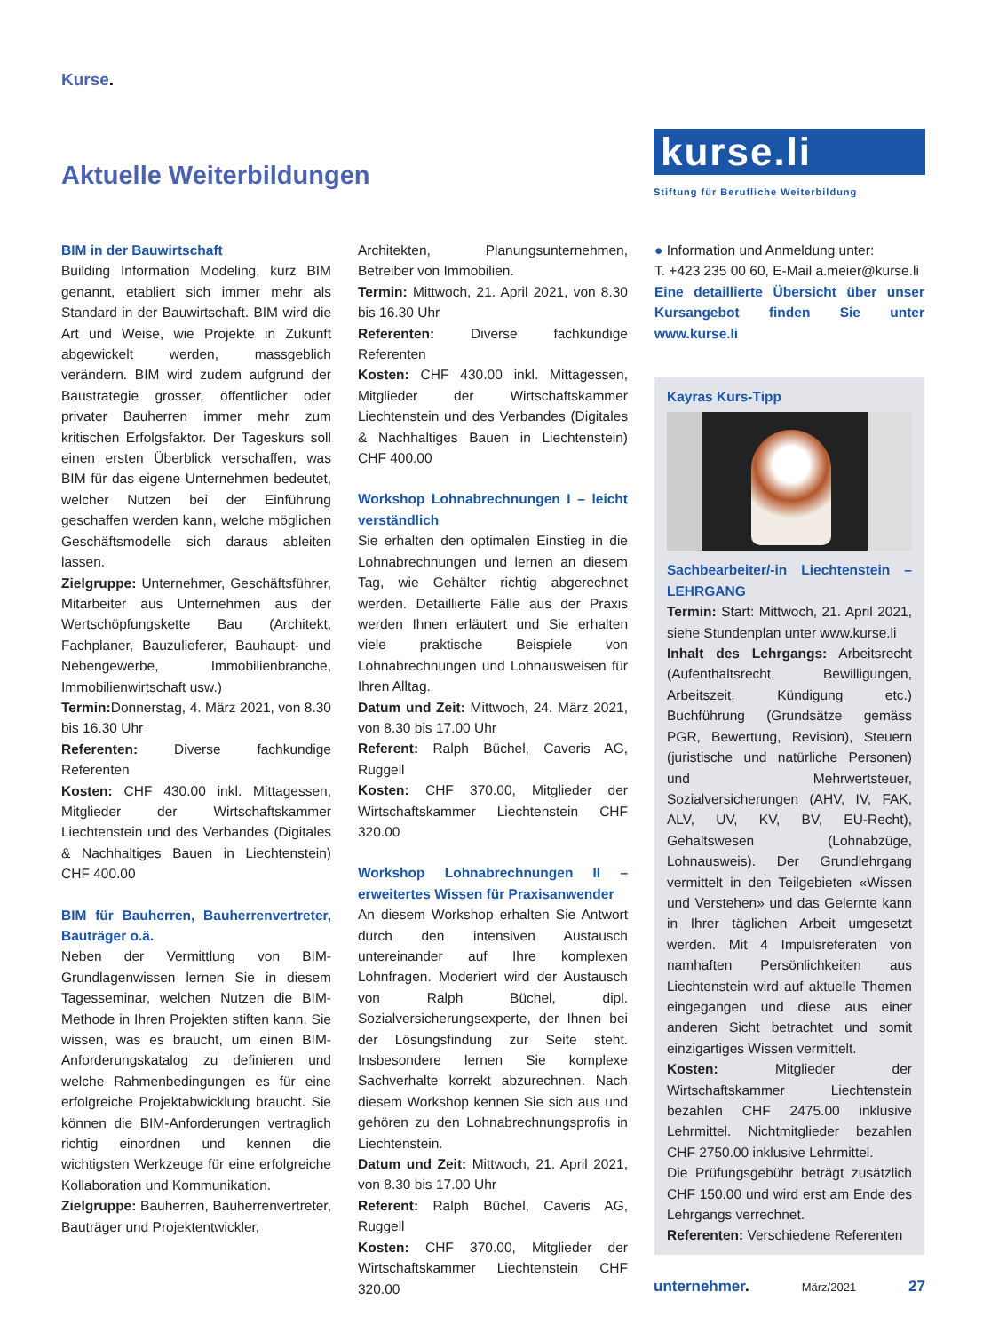Kurse.
Aktuelle Weiterbildungen
kurse.li
Stiftung für Berufliche Weiterbildung
BIM in der Bauwirtschaft
Building Information Modeling, kurz BIM genannt, etabliert sich immer mehr als Standard in der Bauwirtschaft. BIM wird die Art und Weise, wie Projekte in Zukunft abgewickelt werden, massgeblich verändern. BIM wird zudem aufgrund der Baustrategie grosser, öffentlicher oder privater Bauherren immer mehr zum kritischen Erfolgsfaktor. Der Tageskurs soll einen ersten Überblick verschaffen, was BIM für das eigene Unternehmen bedeutet, welcher Nutzen bei der Einführung geschaffen werden kann, welche möglichen Geschäftsmodelle sich daraus ableiten lassen.
Zielgruppe: Unternehmer, Geschäftsführer, Mitarbeiter aus Unternehmen aus der Wertschöpfungskette Bau (Architekt, Fachplaner, Bauzulieferer, Bauhaupt- und Nebengewerbe, Immobilienbranche, Immobilienwirtschaft usw.)
Termin: Donnerstag, 4. März 2021, von 8.30 bis 16.30 Uhr
Referenten: Diverse fachkundige Referenten
Kosten: CHF 430.00 inkl. Mittagessen, Mitglieder der Wirtschaftskammer Liechtenstein und des Verbandes (Digitales & Nachhaltiges Bauen in Liechtenstein) CHF 400.00
BIM für Bauherren, Bauherrenvertreter, Bauträger o.ä.
Neben der Vermittlung von BIM-Grundlagenwissen lernen Sie in diesem Tagesseminar, welchen Nutzen die BIM-Methode in Ihren Projekten stiften kann. Sie wissen, was es braucht, um einen BIM-Anforderungskatalog zu definieren und welche Rahmenbedingungen es für eine erfolgreiche Projektabwicklung braucht. Sie können die BIM-Anforderungen vertraglich richtig einordnen und kennen die wichtigsten Werkzeuge für eine erfolgreiche Kollaboration und Kommunikation.
Zielgruppe: Bauherren, Bauherrenvertreter, Bauträger und Projektentwickler,
Architekten, Planungsunternehmen, Betreiber von Immobilien.
Termin: Mittwoch, 21. April 2021, von 8.30 bis 16.30 Uhr
Referenten: Diverse fachkundige Referenten
Kosten: CHF 430.00 inkl. Mittagessen, Mitglieder der Wirtschaftskammer Liechtenstein und des Verbandes (Digitales & Nachhaltiges Bauen in Liechtenstein) CHF 400.00
Workshop Lohnabrechnungen I – leicht verständlich
Sie erhalten den optimalen Einstieg in die Lohnabrechnungen und lernen an diesem Tag, wie Gehälter richtig abgerechnet werden. Detaillierte Fälle aus der Praxis werden Ihnen erläutert und Sie erhalten viele praktische Beispiele von Lohnabrechnungen und Lohnausweisen für Ihren Alltag.
Datum und Zeit: Mittwoch, 24. März 2021, von 8.30 bis 17.00 Uhr
Referent: Ralph Büchel, Caveris AG, Ruggell
Kosten: CHF 370.00, Mitglieder der Wirtschaftskammer Liechtenstein CHF 320.00
Workshop Lohnabrechnungen II – erweitertes Wissen für Praxisanwender
An diesem Workshop erhalten Sie Antwort durch den intensiven Austausch untereinander auf Ihre komplexen Lohnfragen. Moderiert wird der Austausch von Ralph Büchel, dipl. Sozialversicherungsexperte, der Ihnen bei der Lösungsfindung zur Seite steht. Insbesondere lernen Sie komplexe Sachverhalte korrekt abzurechnen. Nach diesem Workshop kennen Sie sich aus und gehören zu den Lohnabrechnungsprofis in Liechtenstein.
Datum und Zeit: Mittwoch, 21. April 2021, von 8.30 bis 17.00 Uhr
Referent: Ralph Büchel, Caveris AG, Ruggell
Kosten: CHF 370.00, Mitglieder der Wirtschaftskammer Liechtenstein CHF 320.00
● Information und Anmeldung unter:
T. +423 235 00 60, E-Mail a.meier@kurse.li
Eine detaillierte Übersicht über unser Kursangebot finden Sie unter www.kurse.li
Kayras Kurs-Tipp
Sachbearbeiter/-in Liechtenstein – LEHRGANG
Termin: Start: Mittwoch, 21. April 2021, siehe Stundenplan unter www.kurse.li
Inhalt des Lehrgangs: Arbeitsrecht (Aufenthaltsrecht, Bewilligungen, Arbeitszeit, Kündigung etc.) Buchführung (Grundsätze gemäss PGR, Bewertung, Revision), Steuern (juristische und natürliche Personen) und Mehrwertsteuer, Sozialversicherungen (AHV, IV, FAK, ALV, UV, KV, BV, EU-Recht), Gehaltswesen (Lohnabzüge, Lohnausweis). Der Grundlehrgang vermittelt in den Teilgebieten «Wissen und Verstehen» und das Gelernte kann in Ihrer täglichen Arbeit umgesetzt werden. Mit 4 Impulsreferaten von namhaften Persönlichkeiten aus Liechtenstein wird auf aktuelle Themen eingegangen und diese aus einer anderen Sicht betrachtet und somit einzigartiges Wissen vermittelt.
Kosten: Mitglieder der Wirtschaftskammer Liechtenstein bezahlen CHF 2475.00 inklusive Lehrmittel. Nichtmitglieder bezahlen CHF 2750.00 inklusive Lehrmittel.
Die Prüfungsgebühr beträgt zusätzlich CHF 150.00 und wird erst am Ende des Lehrgangs verrechnet.
Referenten: Verschiedene Referenten
unternehmer. März/2021 27